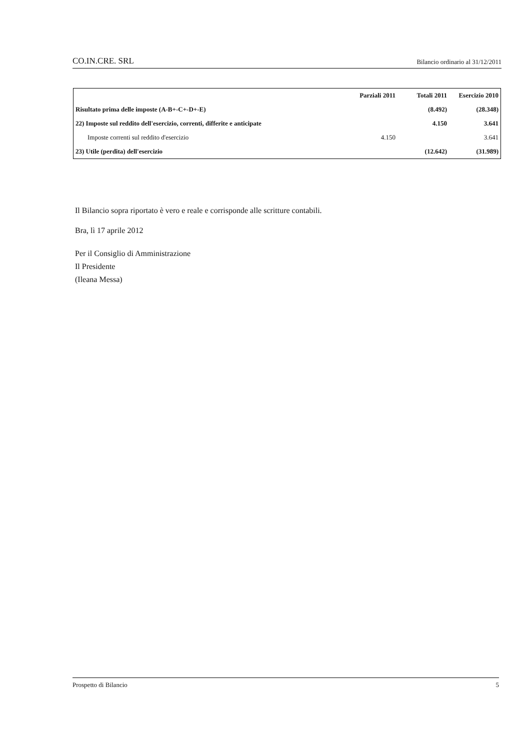CO.IN.CRE. SRL Bilancio ordinario al 31/12/2011
| | Parziali 2011 | Totali 2011 | Esercizio 2010 |
| --- | --- | --- | --- |
| Risultato prima delle imposte (A-B+-C+-D+-E) | | (8.492) | (28.348) |
| 22) Imposte sul reddito dell'esercizio, correnti, differite e anticipate | | 4.150 | 3.641 |
| Imposte correnti sul reddito d'esercizio | 4.150 | | 3.641 |
| 23) Utile (perdita) dell'esercizio | | (12.642) | (31.989) |
Il Bilancio sopra riportato è vero e reale e corrisponde alle scritture contabili.
Bra, lì 17 aprile 2012
Per il Consiglio di Amministrazione
Il Presidente
(Ileana Messa)
Prospetto di Bilancio 5